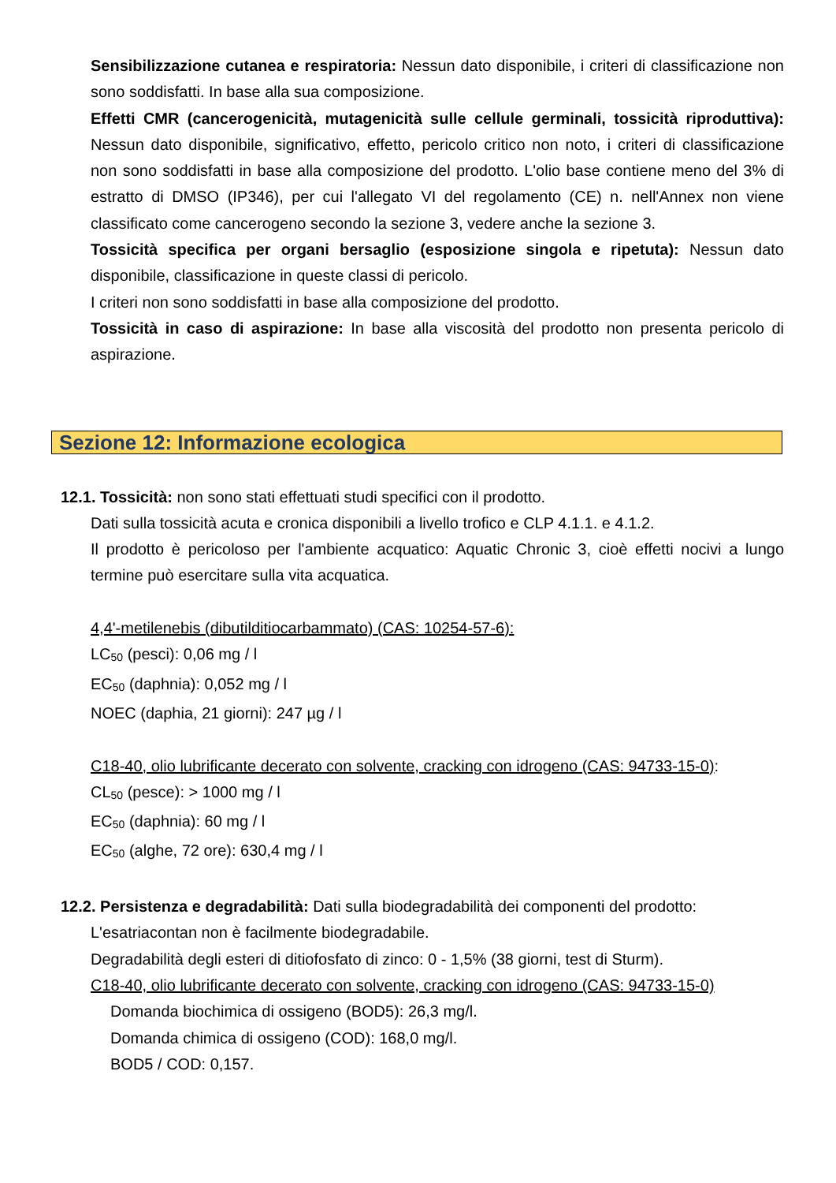Sensibilizzazione cutanea e respiratoria: Nessun dato disponibile, i criteri di classificazione non sono soddisfatti. In base alla sua composizione.
Effetti CMR (cancerogenicità, mutagenicità sulle cellule germinali, tossicità riproduttiva): Nessun dato disponibile, significativo, effetto, pericolo critico non noto, i criteri di classificazione non sono soddisfatti in base alla composizione del prodotto. L'olio base contiene meno del 3% di estratto di DMSO (IP346), per cui l'allegato VI del regolamento (CE) n. nell'Annex non viene classificato come cancerogeno secondo la sezione 3, vedere anche la sezione 3.
Tossicità specifica per organi bersaglio (esposizione singola e ripetuta): Nessun dato disponibile, classificazione in queste classi di pericolo.
I criteri non sono soddisfatti in base alla composizione del prodotto.
Tossicità in caso di aspirazione: In base alla viscosità del prodotto non presenta pericolo di aspirazione.
Sezione 12: Informazione ecologica
12.1. Tossicità: non sono stati effettuati studi specifici con il prodotto.
Dati sulla tossicità acuta e cronica disponibili a livello trofico e CLP 4.1.1. e 4.1.2.
Il prodotto è pericoloso per l'ambiente acquatico: Aquatic Chronic 3, cioè effetti nocivi a lungo termine può esercitare sulla vita acquatica.
4,4'-metilenebis (dibutilditiocarbammato) (CAS: 10254-57-6):
LC<sub>50</sub> (pesci): 0,06 mg / l
EC<sub>50</sub> (daphnia): 0,052 mg / l
NOEC (daphia, 21 giorni): 247 µg / l
C18-40, olio lubrificante decerato con solvente, cracking con idrogeno (CAS: 94733-15-0):
CL<sub>50</sub> (pesce): > 1000 mg / l
EC<sub>50</sub> (daphnia): 60 mg / l
EC<sub>50</sub> (alghe, 72 ore): 630,4 mg / l
12.2. Persistenza e degradabilità: Dati sulla biodegradabilità dei componenti del prodotto:
L'esatriacontan non è facilmente biodegradabile.
Degradabilità degli esteri di ditiofosfato di zinco: 0 - 1,5% (38 giorni, test di Sturm).
C18-40, olio lubrificante decerato con solvente, cracking con idrogeno (CAS: 94733-15-0)
Domanda biochimica di ossigeno (BOD5): 26,3 mg/l.
Domanda chimica di ossigeno (COD): 168,0 mg/l.
BOD5 / COD: 0,157.